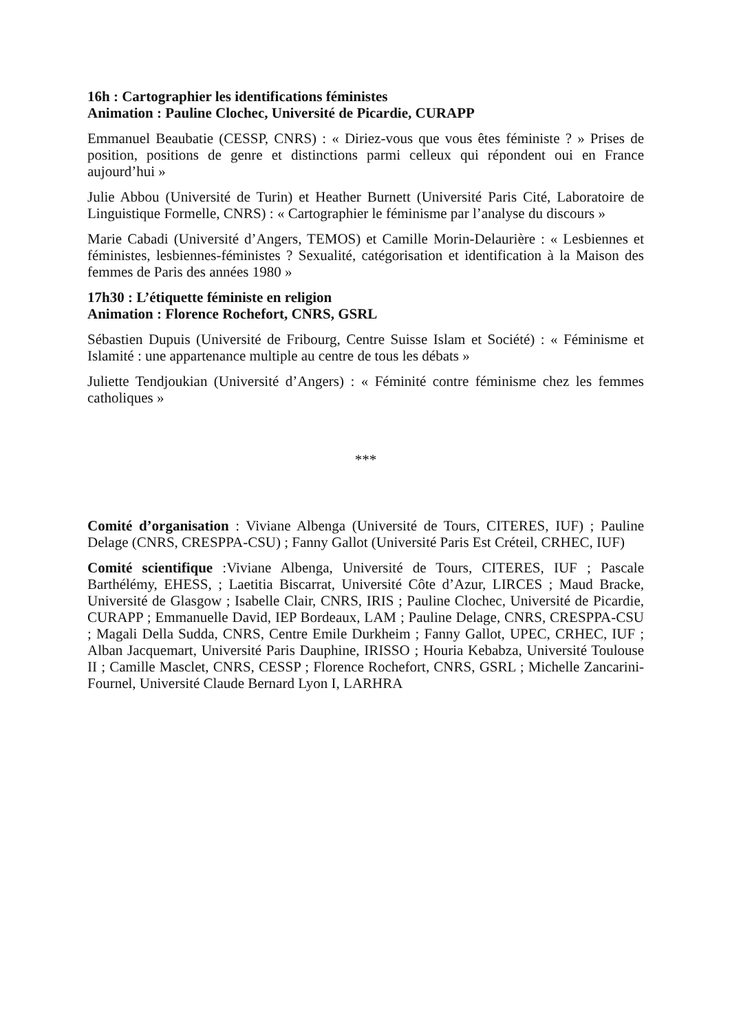16h : Cartographier les identifications féministes
Animation : Pauline Clochec, Université de Picardie, CURAPP
Emmanuel Beaubatie (CESSP, CNRS) : « Diriez-vous que vous êtes féministe ? » Prises de position, positions de genre et distinctions parmi celleux qui répondent oui en France aujourd’hui »
Julie Abbou (Université de Turin) et Heather Burnett (Université Paris Cité, Laboratoire de Linguistique Formelle, CNRS) : « Cartographier le féminisme par l’analyse du discours »
Marie Cabadi (Université d’Angers, TEMOS) et Camille Morin-Delaurière : « Lesbiennes et féministes, lesbiennes-féministes ? Sexualité, catégorisation et identification à la Maison des femmes de Paris des années 1980 »
17h30 : L’étiquette féministe en religion
Animation : Florence Rochefort, CNRS, GSRL
Sébastien Dupuis (Université de Fribourg, Centre Suisse Islam et Société) : « Féminisme et Islamité : une appartenance multiple au centre de tous les débats »
Juliette Tendjoukian (Université d’Angers) : « Féminité contre féminisme chez les femmes catholiques »
***
Comité d’organisation : Viviane Albenga (Université de Tours, CITERES, IUF) ; Pauline Delage (CNRS, CRESPPA-CSU) ; Fanny Gallot (Université Paris Est Créteil, CRHEC, IUF)
Comité scientifique :Viviane Albenga, Université de Tours, CITERES, IUF ; Pascale Barthélémy, EHESS, ; Laetitia Biscarrat, Université Côte d’Azur, LIRCES ; Maud Bracke, Université de Glasgow ; Isabelle Clair, CNRS, IRIS ; Pauline Clochec, Université de Picardie, CURAPP ; Emmanuelle David, IEP Bordeaux, LAM ; Pauline Delage, CNRS, CRESPPA-CSU ; Magali Della Sudda, CNRS, Centre Emile Durkheim ; Fanny Gallot, UPEC, CRHEC, IUF ; Alban Jacquemart, Université Paris Dauphine, IRISSO ; Houria Kebabza, Université Toulouse II ; Camille Masclet, CNRS, CESSP ; Florence Rochefort, CNRS, GSRL ; Michelle Zancarini-Fournel, Université Claude Bernard Lyon I, LARHRA